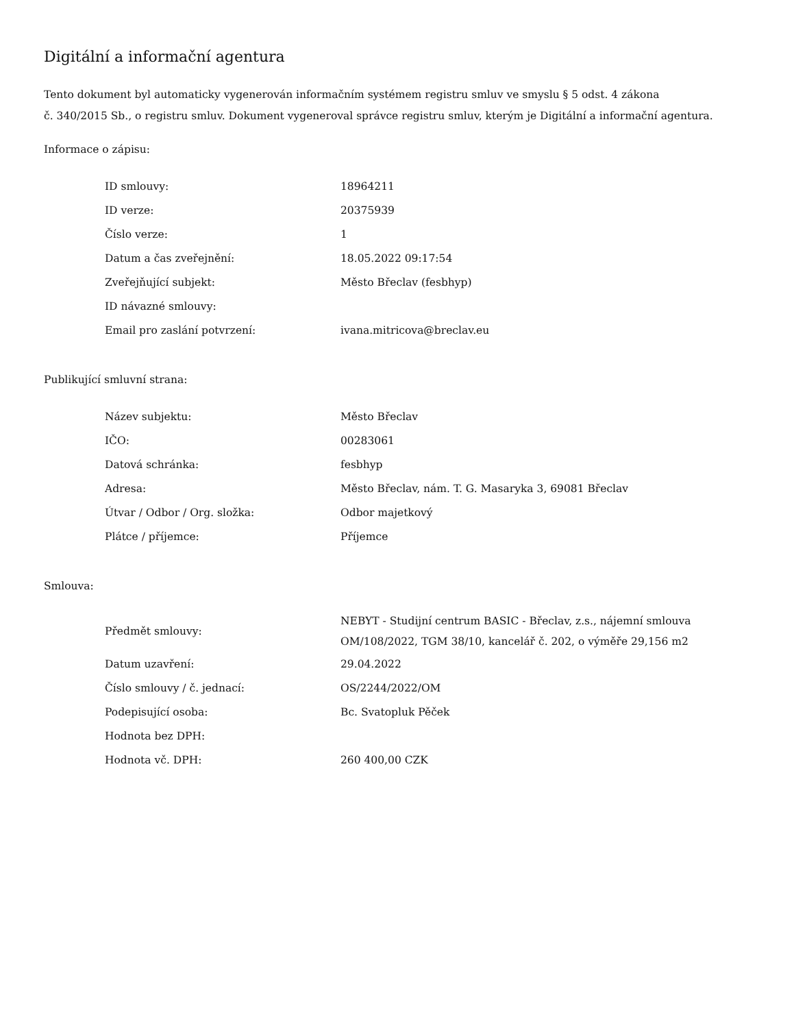Digitální a informační agentura
Tento dokument byl automaticky vygenerován informačním systémem registru smluv ve smyslu § 5 odst. 4 zákona
č. 340/2015 Sb., o registru smluv. Dokument vygeneroval správce registru smluv, kterým je Digitální a informační agentura.
Informace o zápisu:
| ID smlouvy: | 18964211 |
| ID verze: | 20375939 |
| Číslo verze: | 1 |
| Datum a čas zveřejnění: | 18.05.2022 09:17:54 |
| Zveřejňující subjekt: | Město Břeclav (fesbhyp) |
| ID návazné smlouvy: | |
| Email pro zaslání potvrzení: | ivana.mitricova@breclav.eu |
Publikující smluvní strana:
| Název subjektu: | Město Břeclav |
| IČO: | 00283061 |
| Datová schránka: | fesbhyp |
| Adresa: | Město Břeclav, nám. T. G. Masaryka 3, 69081 Břeclav |
| Útvar / Odbor / Org. složka: | Odbor majetkový |
| Plátce / příjemce: | Příjemce |
Smlouva:
| Předmět smlouvy: | NEBYT - Studijní centrum BASIC - Břeclav, z.s., nájemní smlouva OM/108/2022, TGM 38/10, kancelář č. 202, o výměře 29,156 m2 |
| Datum uzavření: | 29.04.2022 |
| Číslo smlouvy / č. jednací: | OS/2244/2022/OM |
| Podepisující osoba: | Bc. Svatopluk Pěček |
| Hodnota bez DPH: | |
| Hodnota vč. DPH: | 260 400,00 CZK |